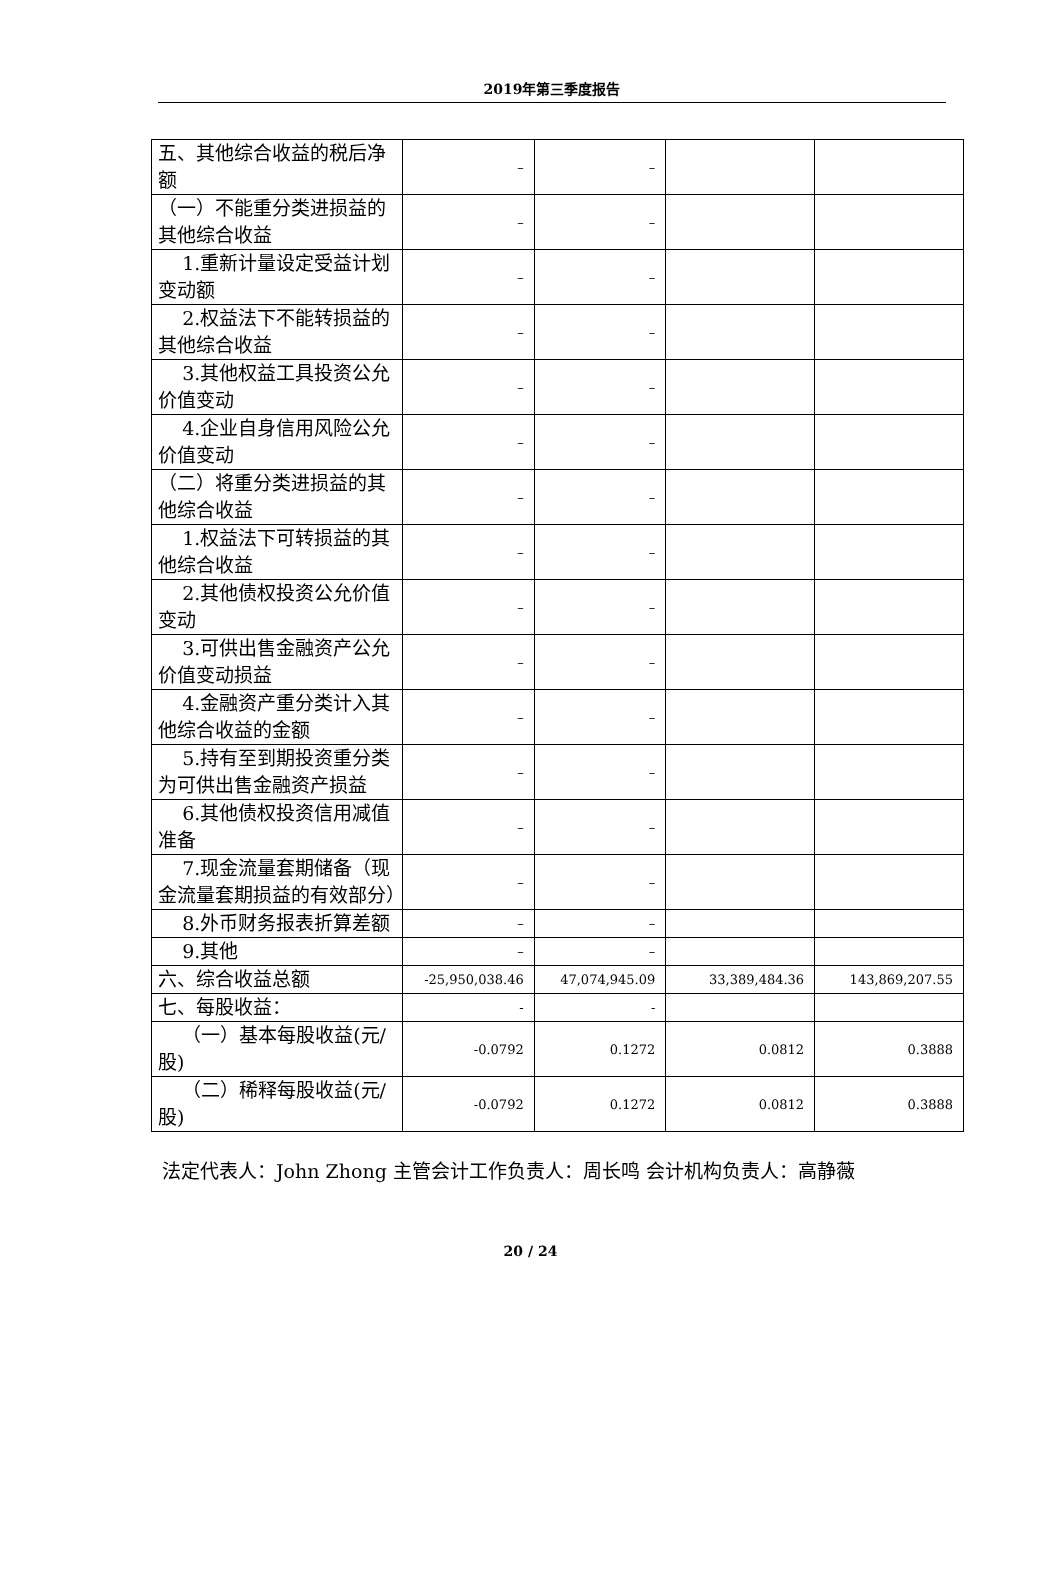2019年第三季度报告
| 五、其他综合收益的税后净额 | – | – | | |
| （一）不能重分类进损益的其他综合收益 | – | – | | |
| 1.重新计量设定受益计划变动额 | – | – | | |
| 2.权益法下不能转损益的其他综合收益 | – | – | | |
| 3.其他权益工具投资公允价值变动 | – | – | | |
| 4.企业自身信用风险公允价值变动 | – | – | | |
| （二）将重分类进损益的其他综合收益 | – | – | | |
| 1.权益法下可转损益的其他综合收益 | – | – | | |
| 2.其他债权投资公允价值变动 | – | – | | |
| 3.可供出售金融资产公允价值变动损益 | – | – | | |
| 4.金融资产重分类计入其他综合收益的金额 | – | – | | |
| 5.持有至到期投资重分类为可供出售金融资产损益 | – | – | | |
| 6.其他债权投资信用减值准备 | – | – | | |
| 7.现金流量套期储备（现金流量套期损益的有效部分） | – | – | | |
| 8.外币财务报表折算差额 | – | – | | |
| 9.其他 | – | – | | |
| 六、综合收益总额 | -25,950,038.46 | 47,074,945.09 | 33,389,484.36 | 143,869,207.55 |
| 七、每股收益： | - | - | | |
| （一）基本每股收益(元/股) | -0.0792 | 0.1272 | 0.0812 | 0.3888 |
| （二）稀释每股收益(元/股) | -0.0792 | 0.1272 | 0.0812 | 0.3888 |
法定代表人：John Zhong 主管会计工作负责人：周长鸣 会计机构负责人：高静薇
20 / 24